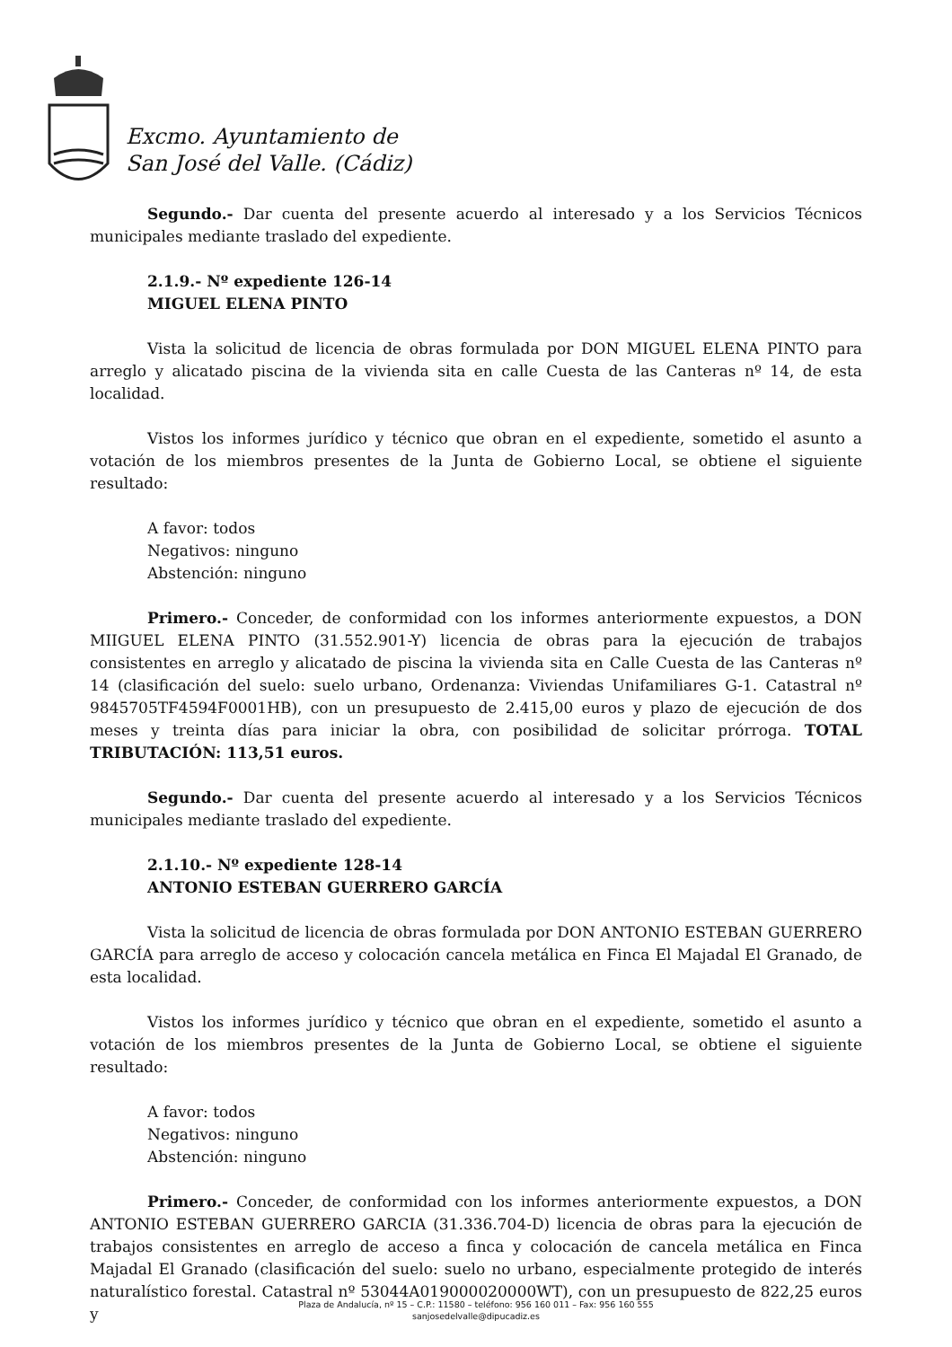Excmo. Ayuntamiento de
San José del Valle. (Cádiz)
Segundo.- Dar cuenta del presente acuerdo al interesado y a los Servicios Técnicos municipales mediante traslado del expediente.
2.1.9.- Nº expediente 126-14
MIGUEL ELENA PINTO
Vista la solicitud de licencia de obras formulada por DON MIGUEL ELENA PINTO para arreglo y alicatado piscina de la vivienda sita en calle Cuesta de las Canteras nº 14, de esta localidad.
Vistos los informes jurídico y técnico que obran en el expediente, sometido el asunto a votación de los miembros presentes de la Junta de Gobierno Local, se obtiene el siguiente resultado:
A favor: todos
Negativos: ninguno
Abstención: ninguno
Primero.- Conceder, de conformidad con los informes anteriormente expuestos, a DON MIIGUEL ELENA PINTO (31.552.901-Y) licencia de obras para la ejecución de trabajos consistentes en arreglo y alicatado de piscina la vivienda sita en Calle Cuesta de las Canteras nº 14 (clasificación del suelo: suelo urbano, Ordenanza: Viviendas Unifamiliares G-1. Catastral nº 9845705TF4594F0001HB), con un presupuesto de 2.415,00 euros y plazo de ejecución de dos meses y treinta días para iniciar la obra, con posibilidad de solicitar prórroga. TOTAL TRIBUTACIÓN: 113,51 euros.
Segundo.- Dar cuenta del presente acuerdo al interesado y a los Servicios Técnicos municipales mediante traslado del expediente.
2.1.10.- Nº expediente 128-14
ANTONIO ESTEBAN GUERRERO GARCÍA
Vista la solicitud de licencia de obras formulada por DON ANTONIO ESTEBAN GUERRERO GARCÍA para arreglo de acceso y colocación cancela metálica en Finca El Majadal El Granado, de esta localidad.
Vistos los informes jurídico y técnico que obran en el expediente, sometido el asunto a votación de los miembros presentes de la Junta de Gobierno Local, se obtiene el siguiente resultado:
A favor: todos
Negativos: ninguno
Abstención: ninguno
Primero.- Conceder, de conformidad con los informes anteriormente expuestos, a DON ANTONIO ESTEBAN GUERRERO GARCIA (31.336.704-D) licencia de obras para la ejecución de trabajos consistentes en arreglo de acceso a finca y colocación de cancela metálica en Finca Majadal El Granado (clasificación del suelo: suelo no urbano, especialmente protegido de interés naturalístico forestal. Catastral nº 53044A019000020000WT), con un presupuesto de 822,25 euros y
Plaza de Andalucía, nº 15 – C.P.: 11580 – teléfono: 956 160 011 – Fax: 956 160 555
sanjosedelvalle@dipucadiz.es